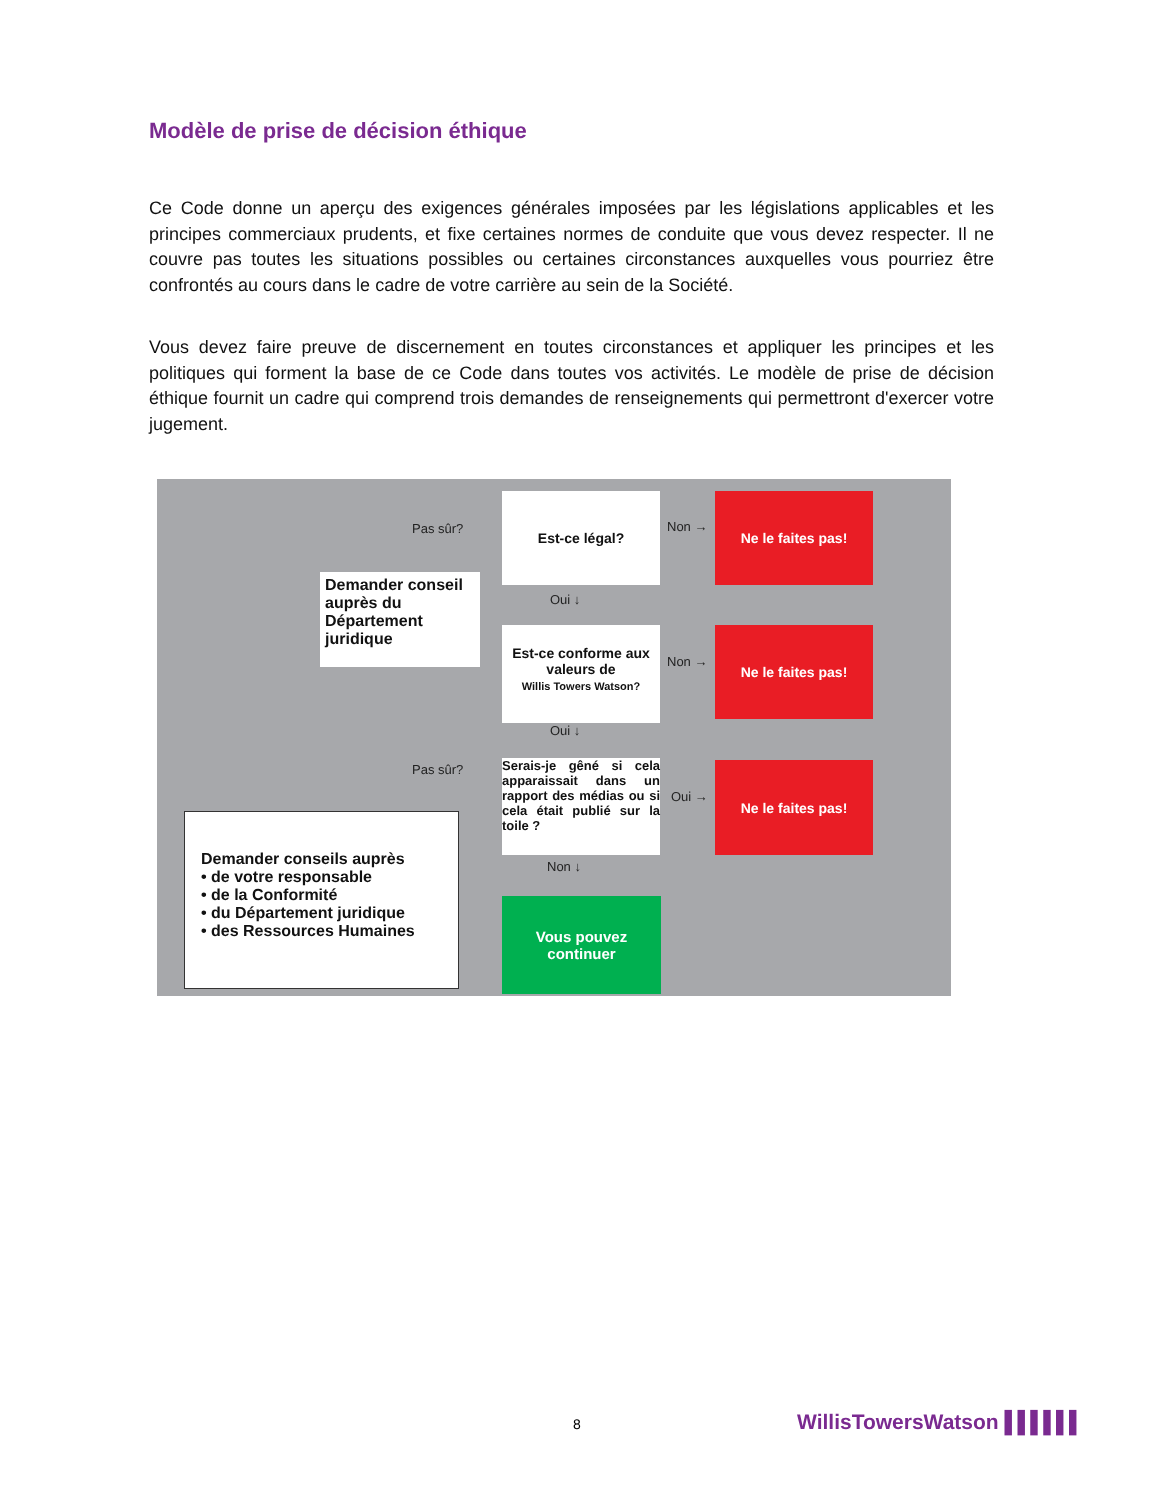Modèle de prise de décision éthique
Ce Code donne un aperçu des exigences générales imposées par les législations applicables et les principes commerciaux prudents, et fixe certaines normes de conduite que vous devez respecter. Il ne couvre pas toutes les situations possibles ou certaines circonstances auxquelles vous pourriez être confrontés au cours dans le cadre de votre carrière au sein de la Société.
Vous devez faire preuve de discernement en toutes circonstances et appliquer les principes et les politiques qui forment la base de ce Code dans toutes vos activités. Le modèle de prise de décision éthique fournit un cadre qui comprend trois demandes de renseignements qui permettront d'exercer votre jugement.
Est-ce légal? Ne le faites pas!
Pas sûr? Non →
Demander conseil auprès du Département juridique
Oui ↓
Est-ce conforme aux valeurs de
Willis Towers Watson?
Ne le faites pas!
Non →
Oui ↓
Pas sûr?
Serais-je gêné si cela apparaissait dans un rapport des médias ou si cela était publié sur la toile ?
Oui →
Ne le faites pas!
Demander conseils auprès
• de votre responsable
• de la Conformité
• du Département juridique
• des Ressources Humaines
Non ↓
Vous pouvez
continuer
8 WillisTowersWatson ▌▌▌▌▌▌